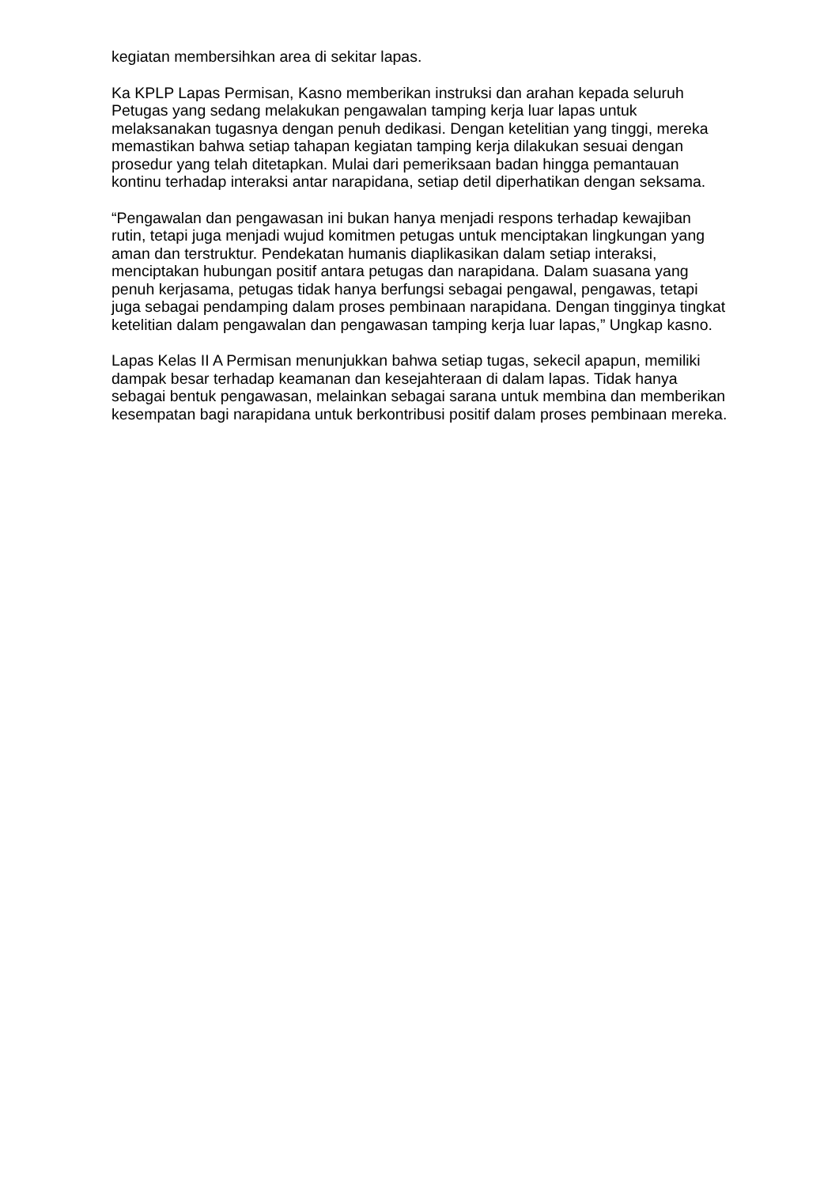kegiatan membersihkan area di sekitar lapas.
Ka KPLP Lapas Permisan, Kasno memberikan instruksi dan arahan kepada seluruh Petugas yang sedang melakukan pengawalan tamping kerja luar lapas untuk melaksanakan tugasnya dengan penuh dedikasi. Dengan ketelitian yang tinggi, mereka memastikan bahwa setiap tahapan kegiatan tamping kerja dilakukan sesuai dengan prosedur yang telah ditetapkan. Mulai dari pemeriksaan badan hingga pemantauan kontinu terhadap interaksi antar narapidana, setiap detil diperhatikan dengan seksama.
“Pengawalan dan pengawasan ini bukan hanya menjadi respons terhadap kewajiban rutin, tetapi juga menjadi wujud komitmen petugas untuk menciptakan lingkungan yang aman dan terstruktur. Pendekatan humanis diaplikasikan dalam setiap interaksi, menciptakan hubungan positif antara petugas dan narapidana. Dalam suasana yang penuh kerjasama, petugas tidak hanya berfungsi sebagai pengawal, pengawas, tetapi juga sebagai pendamping dalam proses pembinaan narapidana. Dengan tingginya tingkat ketelitian dalam pengawalan dan pengawasan tamping kerja luar lapas,” Ungkap kasno.
Lapas Kelas II A Permisan menunjukkan bahwa setiap tugas, sekecil apapun, memiliki dampak besar terhadap keamanan dan kesejahteraan di dalam lapas. Tidak hanya sebagai bentuk pengawasan, melainkan sebagai sarana untuk membina dan memberikan kesempatan bagi narapidana untuk berkontribusi positif dalam proses pembinaan mereka.